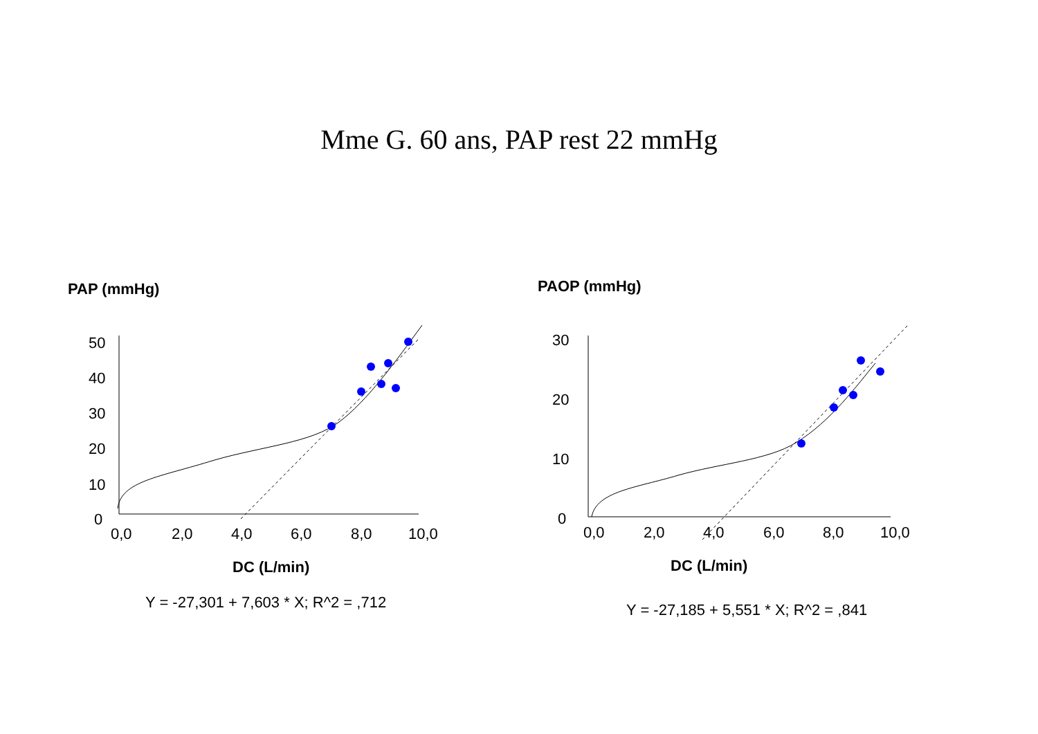Mme G. 60 ans, PAP rest 22 mmHg
PAP (mmHg)
50
40
30
20
10
0
0,0
2,0
4,0
6,0
8,0
10,0
DC (L/min)
Y = -27,301 + 7,603 * X; R^2 = ,712
PAOP (mmHg)
30
20
10
0
0,0
2,0
4,0
6,0
8,0
10,0
DC (L/min)
Y = -27,185 + 5,551 * X; R^2 = ,841